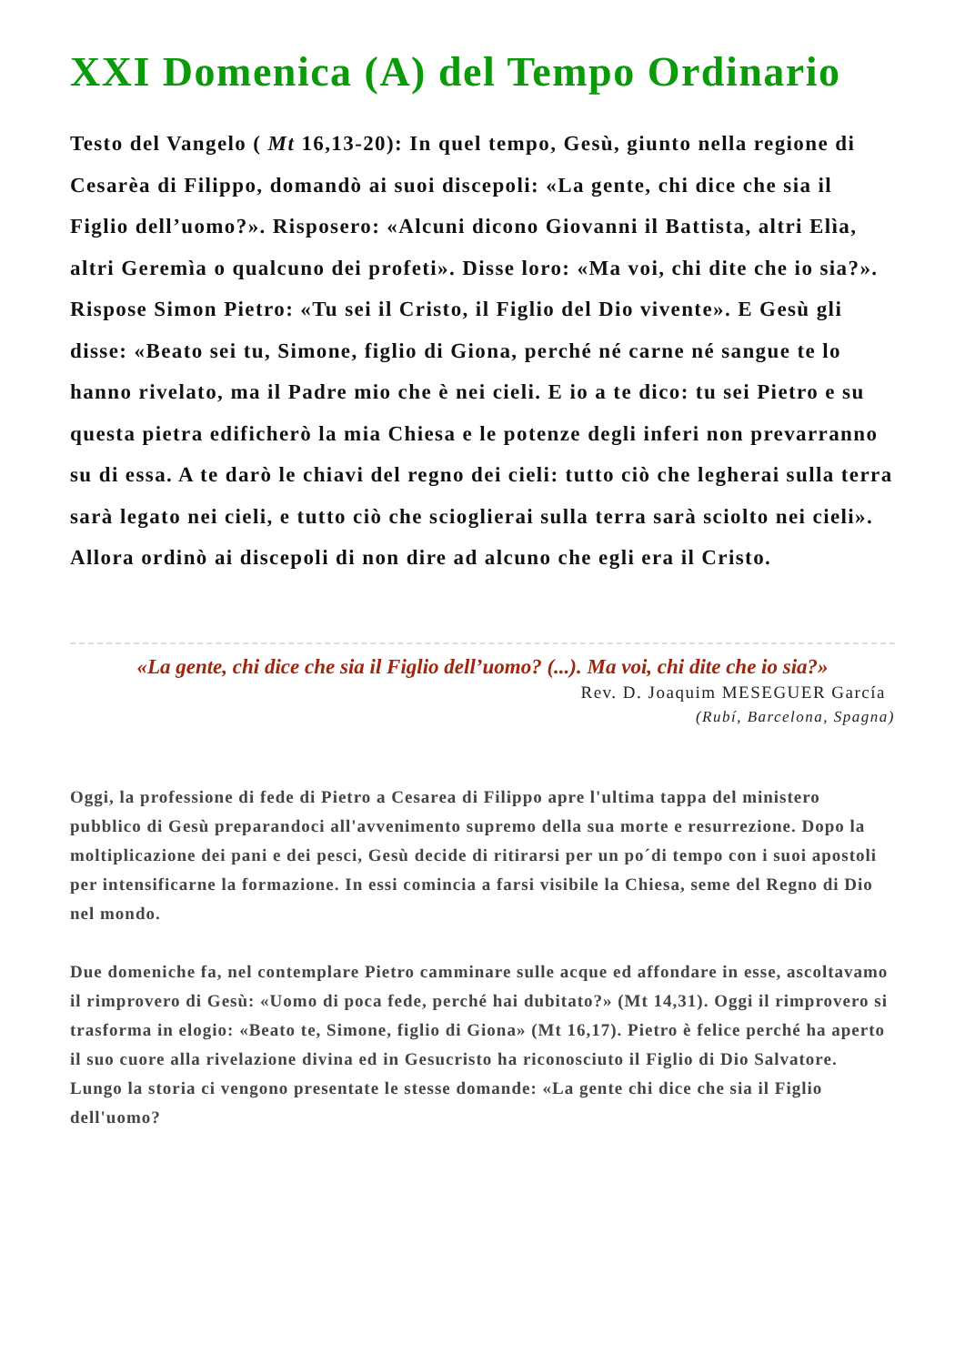XXI Domenica (A) del Tempo Ordinario
Testo del Vangelo ( Mt 16,13-20): In quel tempo, Gesù, giunto nella regione di Cesarèa di Filippo, domandò ai suoi discepoli: «La gente, chi dice che sia il Figlio dell’uomo?». Risposero: «Alcuni dicono Giovanni il Battista, altri Elìa, altri Geremìa o qualcuno dei profeti». Disse loro: «Ma voi, chi dite che io sia?». Rispose Simon Pietro: «Tu sei il Cristo, il Figlio del Dio vivente». E Gesù gli disse: «Beato sei tu, Simone, figlio di Giona, perché né carne né sangue te lo hanno rivelato, ma il Padre mio che è nei cieli. E io a te dico: tu sei Pietro e su questa pietra edificherò la mia Chiesa e le potenze degli inferi non prevarranno su di essa. A te darò le chiavi del regno dei cieli: tutto ciò che legherai sulla terra sarà legato nei cieli, e tutto ciò che scioglierai sulla terra sarà sciolto nei cieli». Allora ordinò ai discepoli di non dire ad alcuno che egli era il Cristo.
«La gente, chi dice che sia il Figlio dell’uomo? (...). Ma voi, chi dite che io sia?»
Rev. D. Joaquim MESEGUER García
(Rubí, Barcelona, Spagna)
Oggi, la professione di fede di Pietro a Cesarea di Filippo apre l'ultima tappa del ministero pubblico di Gesù preparandoci all'avvenimento supremo della sua morte e resurrezione. Dopo la moltiplicazione dei pani e dei pesci, Gesù decide di ritirarsi per un po´di tempo con i suoi apostoli per intensificarne la formazione. In essi comincia a farsi visibile la Chiesa, seme del Regno di Dio nel mondo.
Due domeniche fa, nel contemplare Pietro camminare sulle acque ed affondare in esse, ascoltavamo il rimprovero di Gesù: «Uomo di poca fede, perché hai dubitato?» (Mt 14,31). Oggi il rimprovero si trasforma in elogio: «Beato te, Simone, figlio di Giona» (Mt 16,17). Pietro è felice perché ha aperto il suo cuore alla rivelazione divina ed in Gesucristo ha riconosciuto il Figlio di Dio Salvatore. Lungo la storia ci vengono presentate le stesse domande: «La gente chi dice che sia il Figlio dell'uomo?